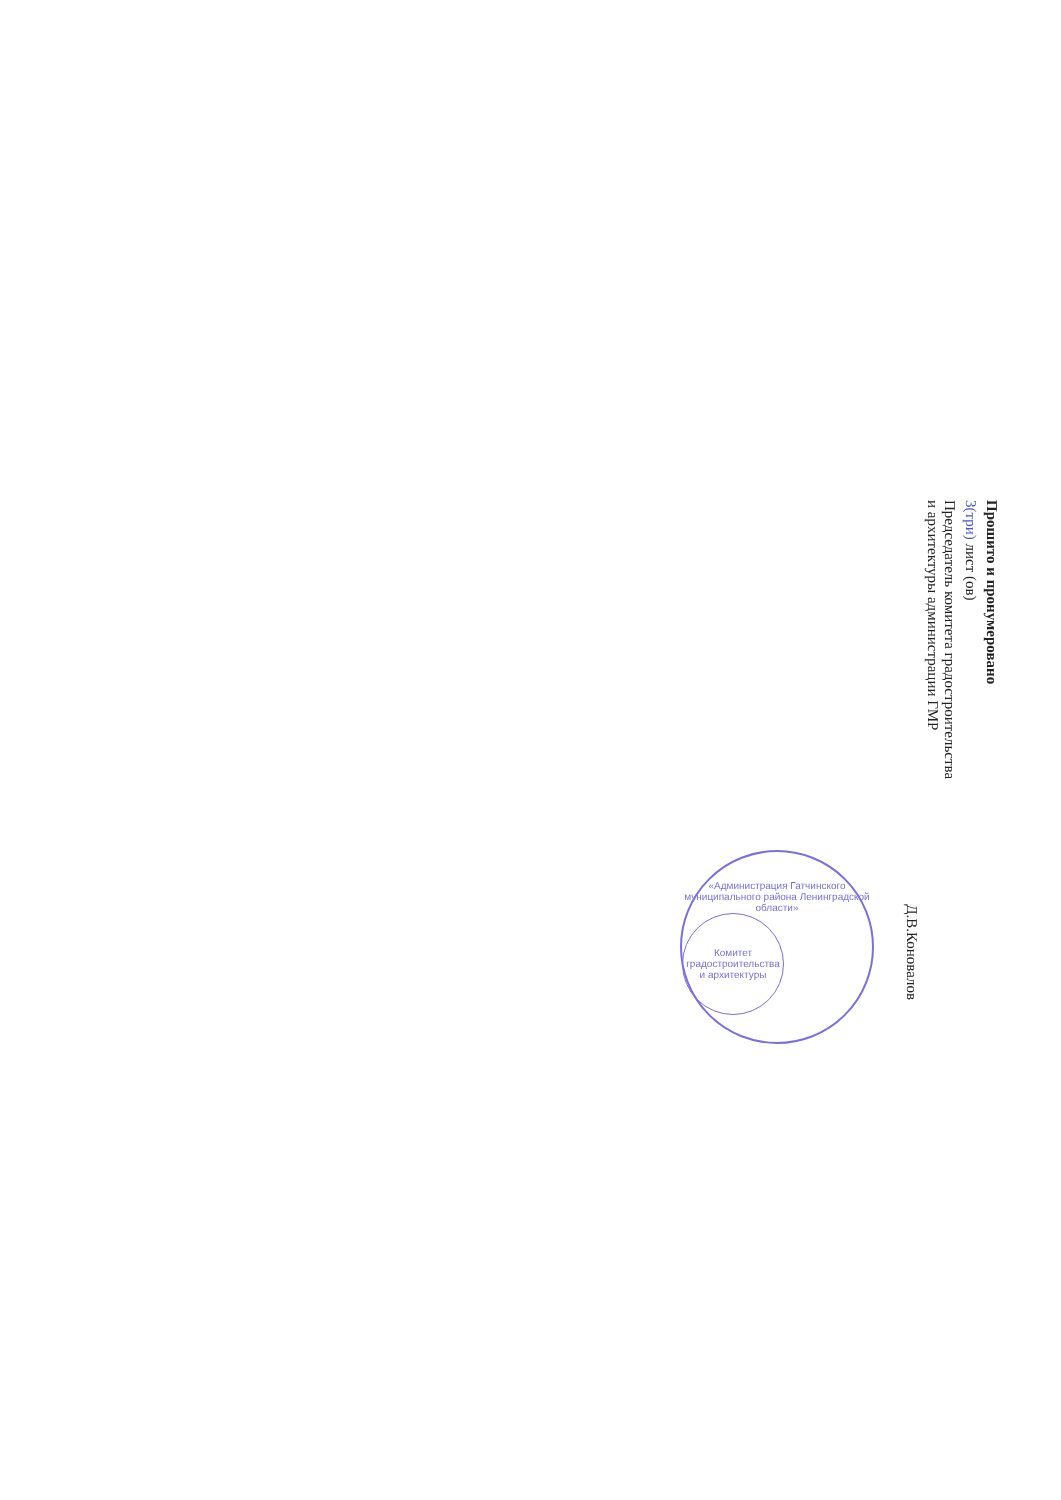Прошито и пронумеровано
3(три) лист (ов)
Председатель комитета градостроительства
и архитектуры администрации ГМР
Д.В.Коновалов
«Администрация Гатчинского муниципального района Ленинградской области»
Комитет градостроительства и архитектуры